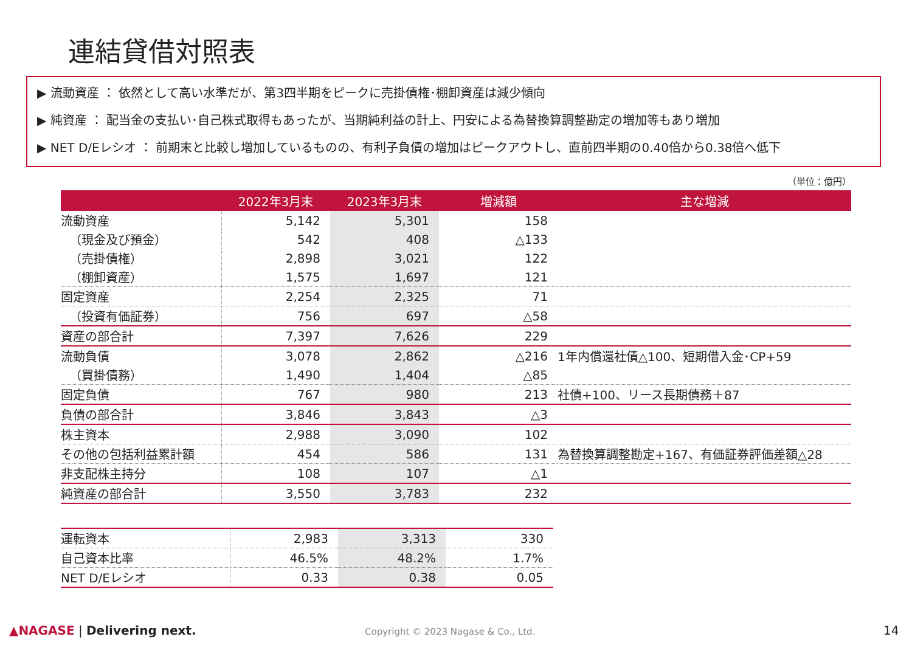連結貸借対照表
▶ 流動資産 ： 依然として高い水準だが、第3四半期をピークに売掛債権･棚卸資産は減少傾向
▶ 純資産 ： 配当金の支払い･自己株式取得もあったが、当期純利益の計上、円安による為替換算調整勘定の増加等もあり増加
▶ NET D/Eレシオ ： 前期末と比較し増加しているものの、有利子負債の増加はピークアウトし、直前四半期の0.40倍から0.38倍へ低下
（単位：億円）
| | 2022年3月末 | 2023年3月末 | 増減額 | 主な増減 |
| --- | --- | --- | --- | --- |
| 流動資産 | 5,142 | 5,301 | 158 | |
| （現金及び預金） | 542 | 408 | △133 | |
| （売掛債権） | 2,898 | 3,021 | 122 | |
| （棚卸資産） | 1,575 | 1,697 | 121 | |
| 固定資産 | 2,254 | 2,325 | 71 | |
| （投資有価証券） | 756 | 697 | △58 | |
| 資産の部合計 | 7,397 | 7,626 | 229 | |
| 流動負債 | 3,078 | 2,862 | △216 | 1年内償還社債△100、短期借入金･CP+59 |
| （買掛債務） | 1,490 | 1,404 | △85 | |
| 固定負債 | 767 | 980 | 213 | 社債+100、リース長期債務＋87 |
| 負債の部合計 | 3,846 | 3,843 | △3 | |
| 株主資本 | 2,988 | 3,090 | 102 | |
| その他の包括利益累計額 | 454 | 586 | 131 | 為替換算調整勘定+167、有価証券評価差額△28 |
| 非支配株主持分 | 108 | 107 | △1 | |
| 純資産の部合計 | 3,550 | 3,783 | 232 | |
| 運転資本 | 2,983 | 3,313 | 330 |
| 自己資本比率 | 46.5% | 48.2% | 1.7% |
| NET D/Eレシオ | 0.33 | 0.38 | 0.05 |
▲NAGASE | Delivering next.
Copyright © 2023 Nagase & Co., Ltd.
14